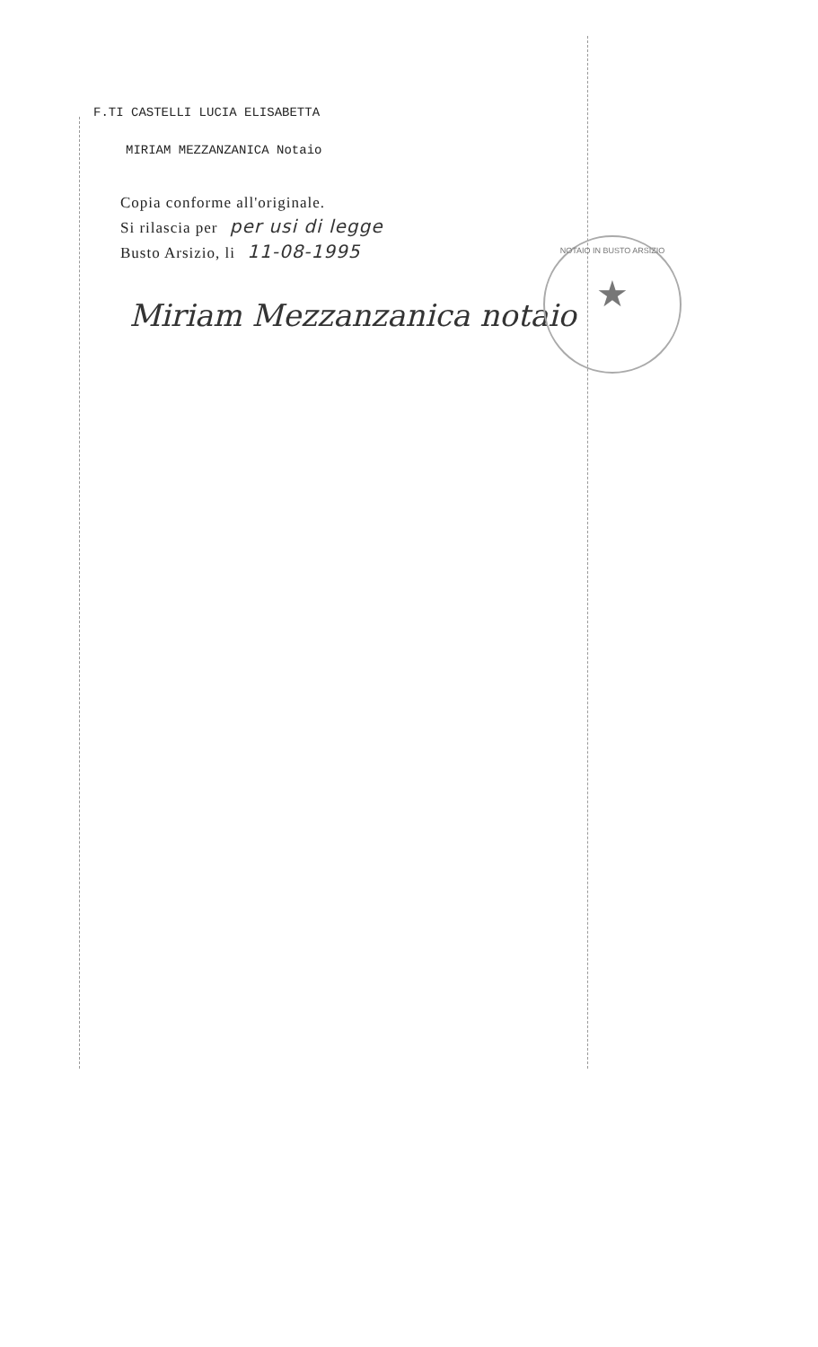NOTAIO IN BUSTO ARSIZIO
★
F.TI CASTELLI LUCIA ELISABETTA
MIRIAM MEZZANZANICA Notaio
Copia conforme all'originale.
Si rilascia per per usi di legge
Busto Arsizio, li 11-08-1995
Miriam Mezzanzanica notaio